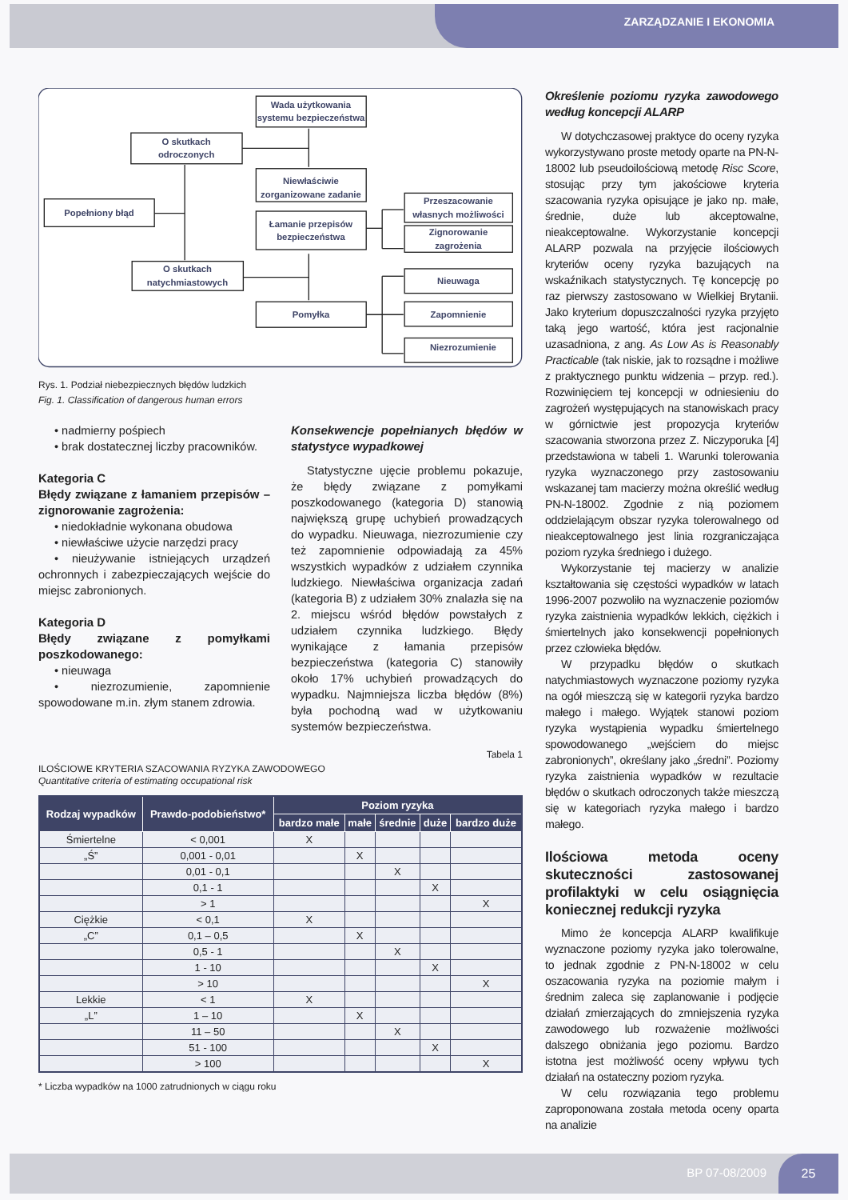ZARZĄDZANIE I EKONOMIA
Wada użytkowania
systemu bezpieczeństwa
O skutkach
odroczonych
Niewłaściwie
zorganizowane zadanie
Popełniony błąd
Łamanie przepisów
bezpieczeństwa
Przeszacowanie
własnych możliwości
Zignorowanie
zagrożenia
O skutkach
natychmiastowych
Nieuwaga
Pomyłka
Zapomnienie
Niezrozumienie
Rys. 1. Podział niebezpiecznych błędów ludzkich
Fig. 1. Classification of dangerous human errors
• nadmierny pośpiech
• brak dostatecznej liczby pracowników.
Kategoria C
Błędy związane z łamaniem przepisów – zignorowanie zagrożenia:
• niedokładnie wykonana obudowa
• niewłaściwe użycie narzędzi pracy
• nieużywanie istniejących urządzeń ochronnych i zabezpieczających wejście do miejsc zabronionych.
Kategoria D
Błędy związane z pomyłkami poszkodowanego:
• nieuwaga
• niezrozumienie, zapomnienie spowodowane m.in. złym stanem zdrowia.
Konsekwencje popełnianych błędów w statystyce wypadkowej
Statystyczne ujęcie problemu pokazuje, że błędy związane z pomyłkami poszkodowanego (kategoria D) stanowią największą grupę uchybień prowadzących do wypadku. Nieuwaga, niezrozumienie czy też zapomnienie odpowiadają za 45% wszystkich wypadków z udziałem czynnika ludzkiego. Niewłaściwa organizacja zadań (kategoria B) z udziałem 30% znalazła się na 2. miejscu wśród błędów powstałych z udziałem czynnika ludzkiego. Błędy wynikające z łamania przepisów bezpieczeństwa (kategoria C) stanowiły około 17% uchybień prowadzących do wypadku. Najmniejsza liczba błędów (8%) była pochodną wad w użytkowaniu systemów bezpieczeństwa.
Tabela 1
ILOŚCIOWE KRYTERIA SZACOWANIA RYZYKA ZAWODOWEGO
Quantitative criteria of estimating occupational risk
| Rodzaj wypadków | Prawdo-podobieństwo* | Poziom ryzyka | | | | |
| --- | --- | --- | --- | --- | --- | --- |
| | | bardzo małe | małe | średnie | duże | bardzo duże |
| Śmiertelne | < 0,001 | X | | | | |
| „Ś” | 0,001 - 0,01 | | X | | | |
| | 0,01 - 0,1 | | | X | | |
| | 0,1 - 1 | | | | X | |
| | > 1 | | | | | X |
| Ciężkie | < 0,1 | X | | | | |
| „C” | 0,1 – 0,5 | | X | | | |
| | 0,5 - 1 | | | X | | |
| | 1 - 10 | | | | X | |
| | > 10 | | | | | X |
| Lekkie | < 1 | X | | | | |
| „L” | 1 – 10 | | X | | | |
| | 11 – 50 | | | X | | |
| | 51 - 100 | | | | X | |
| | > 100 | | | | | X |
* Liczba wypadków na 1000 zatrudnionych w ciągu roku
Określenie poziomu ryzyka zawodowego według koncepcji ALARP
W dotychczasowej praktyce do oceny ryzyka wykorzystywano proste metody oparte na PN-N-18002 lub pseudoilościową metodę Risc Score, stosując przy tym jakościowe kryteria szacowania ryzyka opisujące je jako np. małe, średnie, duże lub akceptowalne, nieakceptowalne. Wykorzystanie koncepcji ALARP pozwala na przyjęcie ilościowych kryteriów oceny ryzyka bazujących na wskaźnikach statystycznych. Tę koncepcję po raz pierwszy zastosowano w Wielkiej Brytanii. Jako kryterium dopuszczalności ryzyka przyjęto taką jego wartość, która jest racjonalnie uzasadniona, z ang. As Low As is Reasonably Practicable (tak niskie, jak to rozsądne i możliwe z praktycznego punktu widzenia – przyp. red.). Rozwinięciem tej koncepcji w odniesieniu do zagrożeń występujących na stanowiskach pracy w górnictwie jest propozycja kryteriów szacowania stworzona przez Z. Niczyporuka [4] przedstawiona w tabeli 1. Warunki tolerowania ryzyka wyznaczonego przy zastosowaniu wskazanej tam macierzy można określić według PN-N-18002. Zgodnie z nią poziomem oddzielającym obszar ryzyka tolerowalnego od nieakceptowalnego jest linia rozgraniczająca poziom ryzyka średniego i dużego.
Wykorzystanie tej macierzy w analizie kształtowania się częstości wypadków w latach 1996-2007 pozwoliło na wyznaczenie poziomów ryzyka zaistnienia wypadków lekkich, ciężkich i śmiertelnych jako konsekwencji popełnionych przez człowieka błędów.
W przypadku błędów o skutkach natychmiastowych wyznaczone poziomy ryzyka na ogół mieszczą się w kategorii ryzyka bardzo małego i małego. Wyjątek stanowi poziom ryzyka wystąpienia wypadku śmiertelnego spowodowanego „wejściem do miejsc zabronionych”, określany jako „średni”. Poziomy ryzyka zaistnienia wypadków w rezultacie błędów o skutkach odroczonych także mieszczą się w kategoriach ryzyka małego i bardzo małego.
Ilościowa metoda oceny skuteczności zastosowanej profilaktyki w celu osiągnięcia koniecznej redukcji ryzyka
Mimo że koncepcja ALARP kwalifikuje wyznaczone poziomy ryzyka jako tolerowalne, to jednak zgodnie z PN-N-18002 w celu oszacowania ryzyka na poziomie małym i średnim zaleca się zaplanowanie i podjęcie działań zmierzających do zmniejszenia ryzyka zawodowego lub rozważenie możliwości dalszego obniżania jego poziomu. Bardzo istotna jest możliwość oceny wpływu tych działań na ostateczny poziom ryzyka.
W celu rozwiązania tego problemu zaproponowana została metoda oceny oparta na analizie
BP 07-08/2009
25